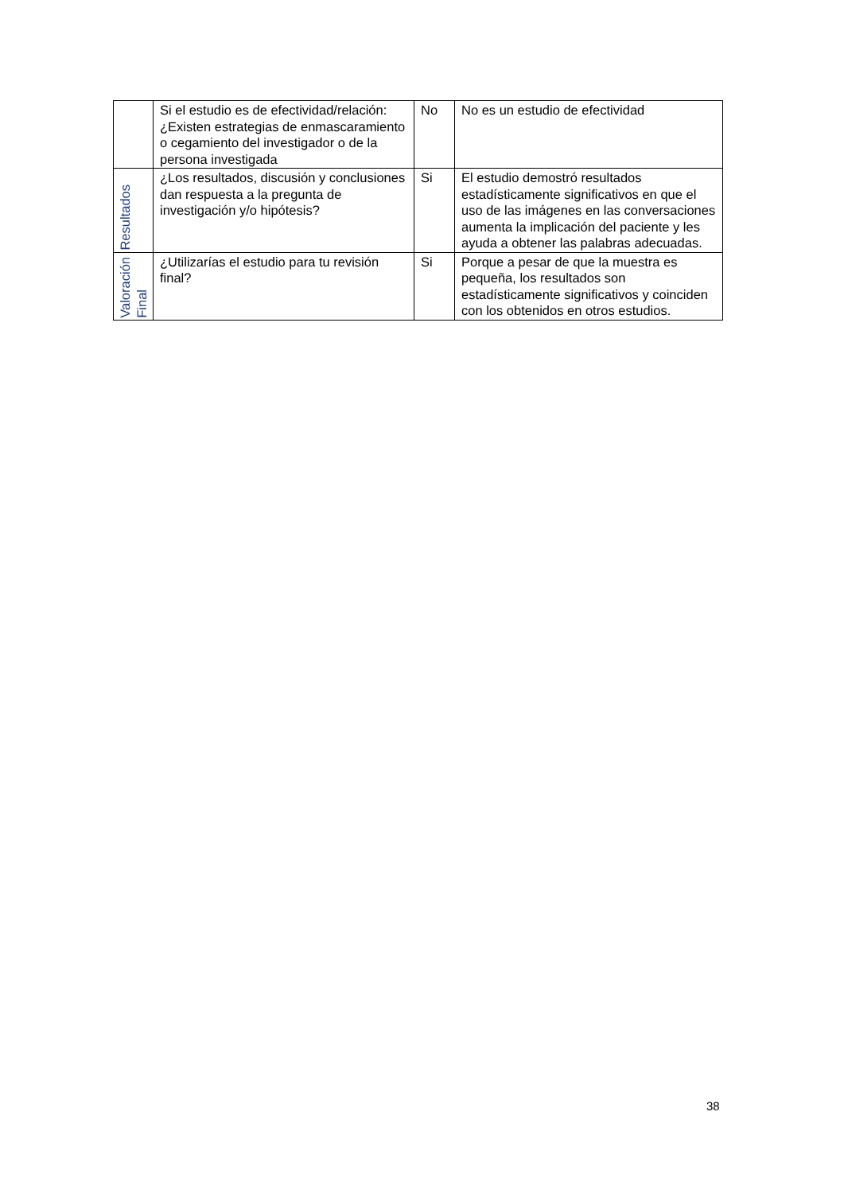| | Si el estudio es de efectividad/relación: ¿Existen estrategias de enmascaramiento o cegamiento del investigador o de la persona investigada | No | No es un estudio de efectividad |
| Resultados | ¿Los resultados, discusión y conclusiones dan respuesta a la pregunta de investigación y/o hipótesis? | Si | El estudio demostró resultados estadísticamente significativos en que el uso de las imágenes en las conversaciones aumenta la implicación del paciente y les ayuda a obtener las palabras adecuadas. |
| Valoración Final | ¿Utilizarías el estudio para tu revisión final? | Si | Porque a pesar de que la muestra es pequeña, los resultados son estadísticamente significativos y coinciden con los obtenidos en otros estudios. |
38